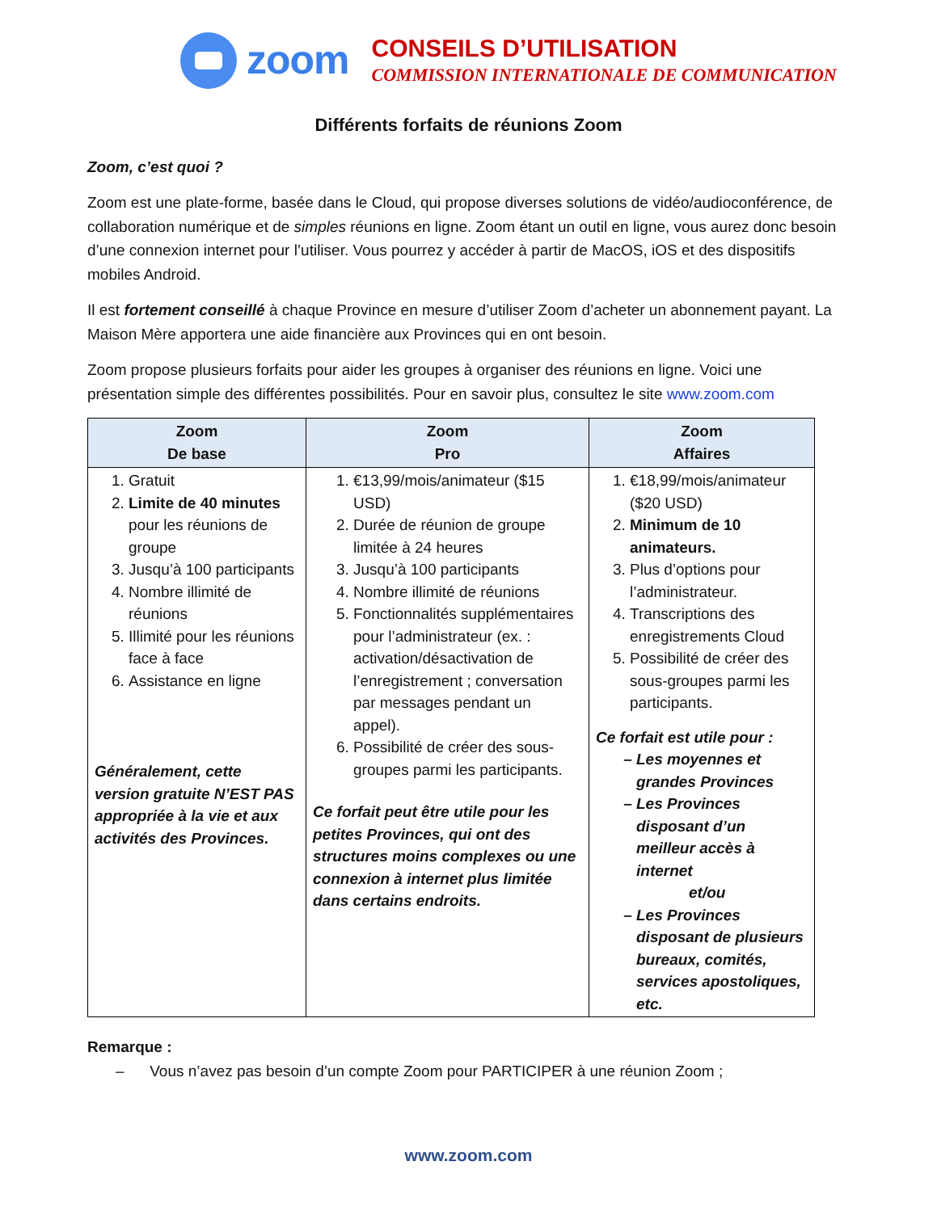zoom
CONSEILS D’UTILISATION
COMMISSION INTERNATIONALE DE COMMUNICATION
Différents forfaits de réunions Zoom
Zoom, c’est quoi ?
Zoom est une plate-forme, basée dans le Cloud, qui propose diverses solutions de vidéo/audioconférence, de collaboration numérique et de simples réunions en ligne. Zoom étant un outil en ligne, vous aurez donc besoin d’une connexion internet pour l’utiliser. Vous pourrez y accéder à partir de MacOS, iOS et des dispositifs mobiles Android.
Il est fortement conseillé à chaque Province en mesure d’utiliser Zoom d’acheter un abonnement payant. La Maison Mère apportera une aide financière aux Provinces qui en ont besoin.
Zoom propose plusieurs forfaits pour aider les groupes à organiser des réunions en ligne. Voici une présentation simple des différentes possibilités. Pour en savoir plus, consultez le site www.zoom.com
| Zoom De base | Zoom Pro | Zoom Affaires |
| --- | --- | --- |
| 1. Gratuit 2. Limite de 40 minutes pour les réunions de groupe 3. Jusqu’à 100 participants 4. Nombre illimité de réunions 5. Illimité pour les réunions face à face 6. Assistance en ligne Généralement, cette version gratuite N’EST PAS appropriée à la vie et aux activités des Provinces. | 1. €13,99/mois/animateur ($15 USD) 2. Durée de réunion de groupe limitée à 24 heures 3. Jusqu’à 100 participants 4. Nombre illimité de réunions 5. Fonctionnalités supplémentaires pour l’administrateur (ex. : activation/désactivation de l’enregistrement ; conversation par messages pendant un appel). 6. Possibilité de créer des sous-groupes parmi les participants. Ce forfait peut être utile pour les petites Provinces, qui ont des structures moins complexes ou une connexion à internet plus limitée dans certains endroits. | 1. €18,99/mois/animateur ($20 USD) 2. Minimum de 10 animateurs. 3. Plus d’options pour l’administrateur. 4. Transcriptions des enregistrements Cloud 5. Possibilité de créer des sous-groupes parmi les participants. Ce forfait est utile pour : Les moyennes et grandes Provinces Les Provinces disposant d’un meilleur accès à internet et/ou Les Provinces disposant de plusieurs bureaux, comités, services apostoliques, etc. |
Remarque :
– Vous n’avez pas besoin d’un compte Zoom pour PARTICIPER à une réunion Zoom ;
www.zoom.com